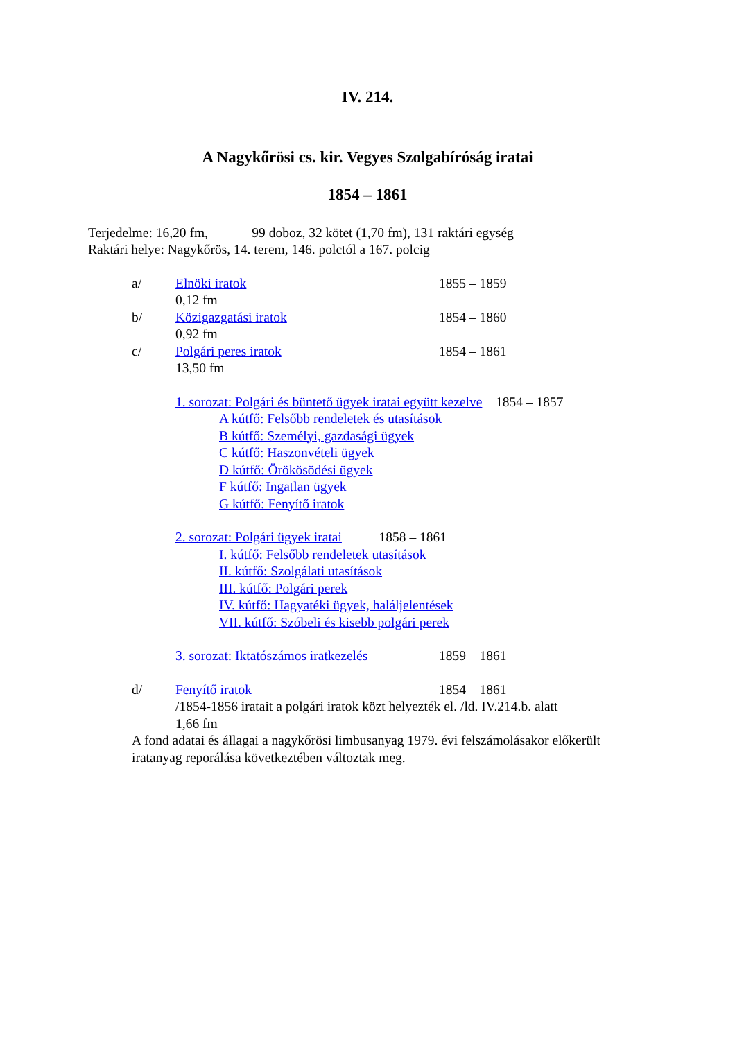IV. 214.
A Nagykőrösi cs. kir. Vegyes Szolgabíróság iratai
1854 – 1861
Terjedelme: 16,20 fm, 99 doboz, 32 kötet (1,70 fm), 131 raktári egység
Raktári helye: Nagykőrös, 14. terem, 146. polctól a 167. polcig
a/ Elnöki iratok 1855 – 1859
0,12 fm
b/ Közigazgatási iratok 1854 – 1860
0,92 fm
c/ Polgári peres iratok 1854 – 1861
13,50 fm
1. sorozat: Polgári és büntető ügyek iratai együtt kezelve 1854 – 1857
A kútfő: Felsőbb rendeletek és utasítások
B kútfő: Személyi, gazdasági ügyek
C kútfő: Haszonvételi ügyek
D kútfő: Örökösödési ügyek
F kútfő: Ingatlan ügyek
G kútfő: Fenyítő iratok
2. sorozat: Polgári ügyek iratai 1858 – 1861
I. kútfő: Felsőbb rendeletek utasítások
II. kútfő: Szolgálati utasítások
III. kútfő: Polgári perek
IV. kútfő: Hagyatéki ügyek, haláljelentések
VII. kútfő: Szóbeli és kisebb polgári perek
3. sorozat: Iktatószámos iratkezelés 1859 – 1861
d/ Fenyítő iratok 1854 – 1861
/1854-1856 iratait a polgári iratok közt helyezték el. /ld. IV.214.b. alatt
1,66 fm
A fond adatai és állagai a nagykőrösi limbusanyag 1979. évi felszámolásakor előkerült iratanyag reporálása következtében változtak meg.